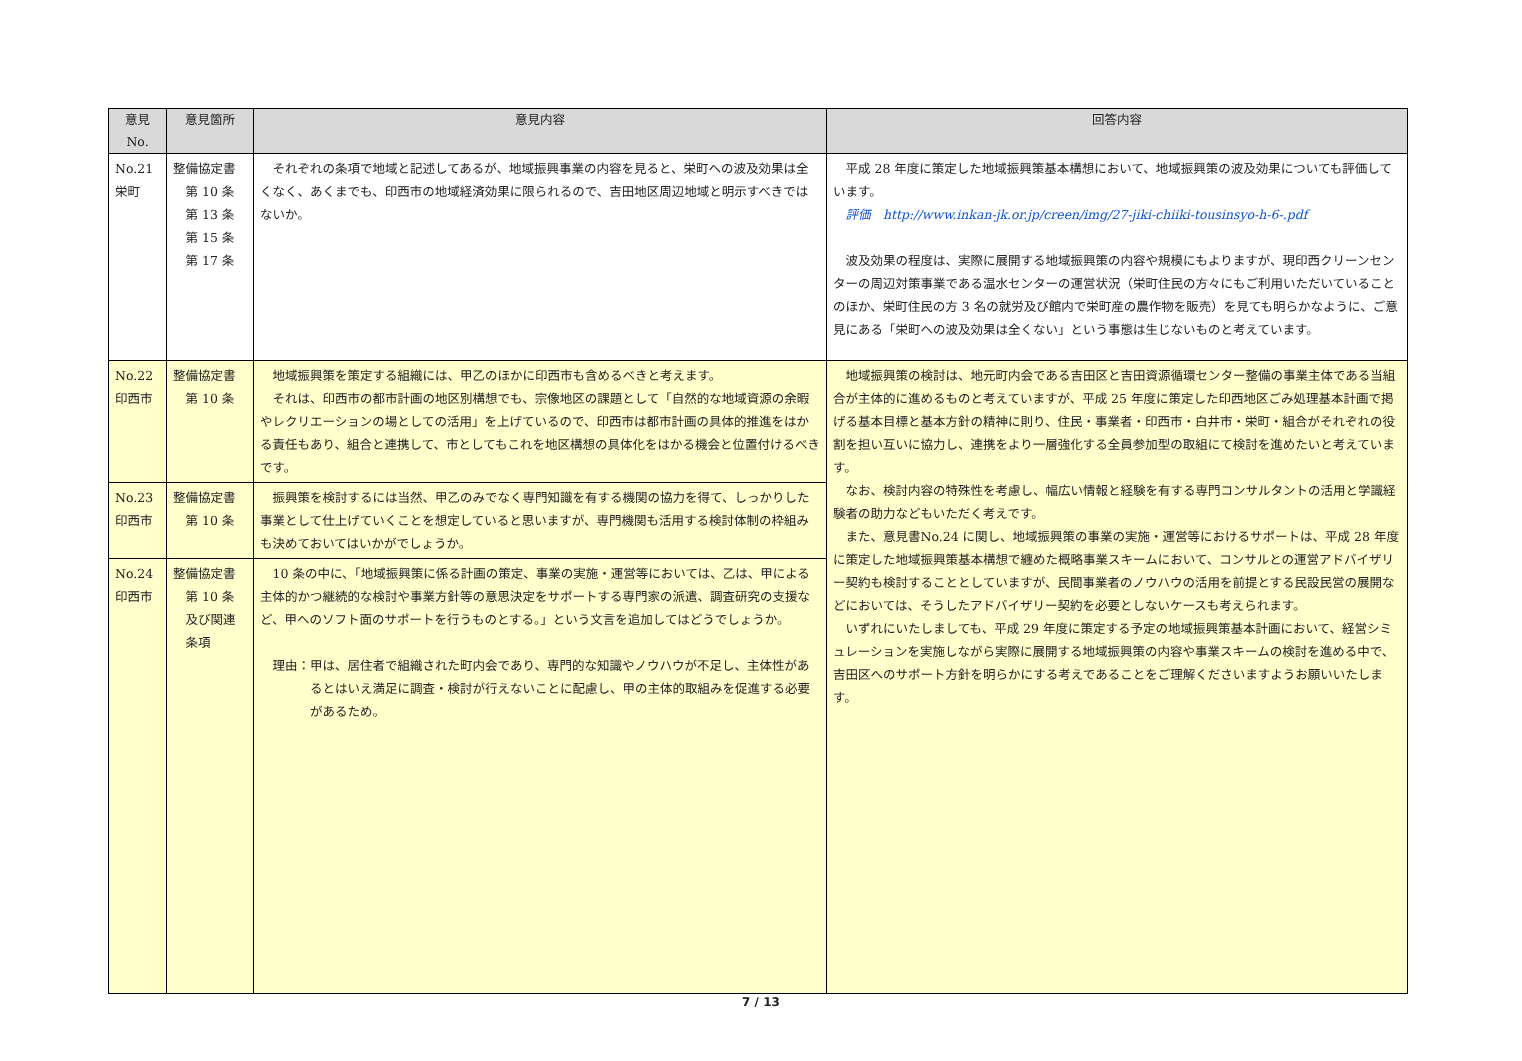| 意見No. | 意見箇所 | 意見内容 | 回答内容 |
| --- | --- | --- | --- |
| No.21 栄町 | 整備協定書 第 10 条 第 13 条 第 15 条 第 17 条 | それぞれの条項で地域と記述してあるが、地域振興事業の内容を見ると、栄町への波及効果は全くなく、あくまでも、印西市の地域経済効果に限られるので、吉田地区周辺地域と明示すべきではないか。 | 平成 28 年度に策定した地域振興策基本構想において、地域振興策の波及効果についても評価しています。 評価 http://www.inkan-jk.or.jp/creen/img/27-jiki-chiiki-tousinsyo-h-6-.pdf 波及効果の程度は、実際に展開する地域振興策の内容や規模にもよりますが、現印西クリーンセンターの周辺対策事業である温水センターの運営状況（栄町住民の方々にもご利用いただいていることのほか、栄町住民の方 3 名の就労及び館内で栄町産の農作物を販売）を見ても明らかなように、ご意見にある「栄町への波及効果は全くない」という事態は生じないものと考えています。 |
| No.22 印西市 | 整備協定書 第 10 条 | 地域振興策を策定する組織には、甲乙のほかに印西市も含めるべきと考えます。 それは、印西市の都市計画の地区別構想でも、宗像地区の課題として「自然的な地域資源の余暇やレクリエーションの場としての活用」を上げているので、印西市は都市計画の具体的推進をはかる責任もあり、組合と連携して、市としてもこれを地区構想の具体化をはかる機会と位置付けるべきです。 | 地域振興策の検討は、地元町内会である吉田区と吉田資源循環センター整備の事業主体である当組合が主体的に進めるものと考えていますが、平成 25 年度に策定した印西地区ごみ処理基本計画で掲げる基本目標と基本方針の精神に則り、住民・事業者・印西市・白井市・栄町・組合がそれぞれの役割を担い互いに協力し、連携をより一層強化する全員参加型の取組にて検討を進めたいと考えています。 なお、検討内容の特殊性を考慮し、幅広い情報と経験を有する専門コンサルタントの活用と学識経験者の助力などもいただく考えです。 また、意見書No.24 に関し、地域振興策の事業の実施・運営等におけるサポートは、平成 28 年度に策定した地域振興策基本構想で纏めた概略事業スキームにおいて、コンサルとの運営アドバイザリー契約も検討することとしていますが、民間事業者のノウハウの活用を前提とする民設民営の展開などにおいては、そうしたアドバイザリー契約を必要としないケースも考えられます。 いずれにいたしましても、平成 29 年度に策定する予定の地域振興策基本計画において、経営シミュレーションを実施しながら実際に展開する地域振興策の内容や事業スキームの検討を進める中で、吉田区へのサポート方針を明らかにする考えであることをご理解くださいますようお願いいたします。 |
| No.23 印西市 | 整備協定書 第 10 条 | 振興策を検討するには当然、甲乙のみでなく専門知識を有する機関の協力を得て、しっかりした事業として仕上げていくことを想定していると思いますが、専門機関も活用する検討体制の枠組みも決めておいてはいかがでしょうか。 | |
| No.24 印西市 | 整備協定書 第 10 条 及び関連 条項 | 10 条の中に、「地域振興策に係る計画の策定、事業の実施・運営等においては、乙は、甲による主体的かつ継続的な検討や事業方針等の意思決定をサポートする専門家の派遣、調査研究の支援など、甲へのソフト面のサポートを行うものとする。」という文言を追加してはどうでしょうか。 理由：甲は、居住者で組織された町内会であり、専門的な知識やノウハウが不足し、主体性があるとはいえ満足に調査・検討が行えないことに配慮し、甲の主体的取組みを促進する必要があるため。 | |
7 / 13